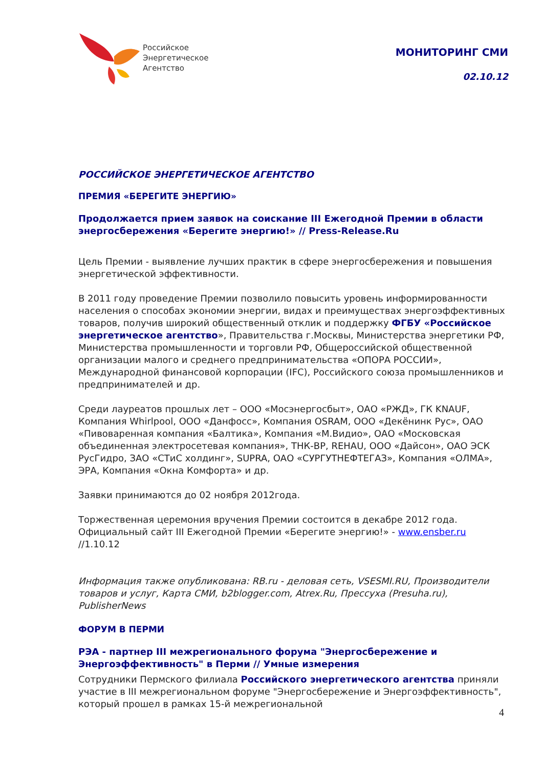Российское
Энергетическое
Агентство
МОНИТОРИНГ СМИ
02.10.12
РОССИЙСКОЕ ЭНЕРГЕТИЧЕСКОЕ АГЕНТСТВО
ПРЕМИЯ «БЕРЕГИТЕ ЭНЕРГИЮ»
Продолжается прием заявок на соискание III Ежегодной Премии в области энергосбережения «Берегите энергию!» // Press-Release.Ru
Цель Премии - выявление лучших практик в сфере энергосбережения и повышения энергетической эффективности.
В 2011 году проведение Премии позволило повысить уровень информированности населения о способах экономии энергии, видах и преимуществах энергоэффективных товаров, получив широкий общественный отклик и поддержку ФГБУ «Российское энергетическое агентство», Правительства г.Москвы, Министерства энергетики РФ, Министерства промышленности и торговли РФ, Общероссийской общественной организации малого и среднего предпринимательства «ОПОРА РОССИИ», Международной финансовой корпорации (IFC), Российского союза промышленников и предпринимателей и др.
Среди лауреатов прошлых лет – ООО «Мосэнергосбыт», ОАО «РЖД», ГК KNAUF, Компания Whirlpool, ООО «Данфосс», Компания OSRAM, ООО «Декёнинк Рус», ОАО «Пивоваренная компания «Балтика», Компания «М.Видио», ОАО «Московская объединенная электросетевая компания», ТНК-BP, REHAU, ООО «Дайсон», ОАО ЭСК РусГидро, ЗАО «СТиС холдинг», SUPRA, ОАО «СУРГУТНЕФТЕГАЗ», Компания «ОЛМА», ЭРА, Компания «Окна Комфорта» и др.
Заявки принимаются до 02 ноября 2012года.
Торжественная церемония вручения Премии состоится в декабре 2012 года. Официальный сайт III Ежегодной Премии «Берегите энергию!» - www.ensber.ru //1.10.12
Информация также опубликована: RB.ru - деловая сеть, VSESMI.RU, Производители товаров и услуг, Карта СМИ, b2blogger.com, Atrex.Ru, Прессуха (Presuha.ru), PublisherNews
ФОРУМ В ПЕРМИ
РЭА - партнер III межрегионального форума "Энергосбережение и Энергоэффективность" в Перми // Умные измерения
Сотрудники Пермского филиала Российского энергетического агентства приняли участие в III межрегиональном форуме "Энергосбережение и Энергоэффективность", который прошел в рамках 15-й межрегиональной
4